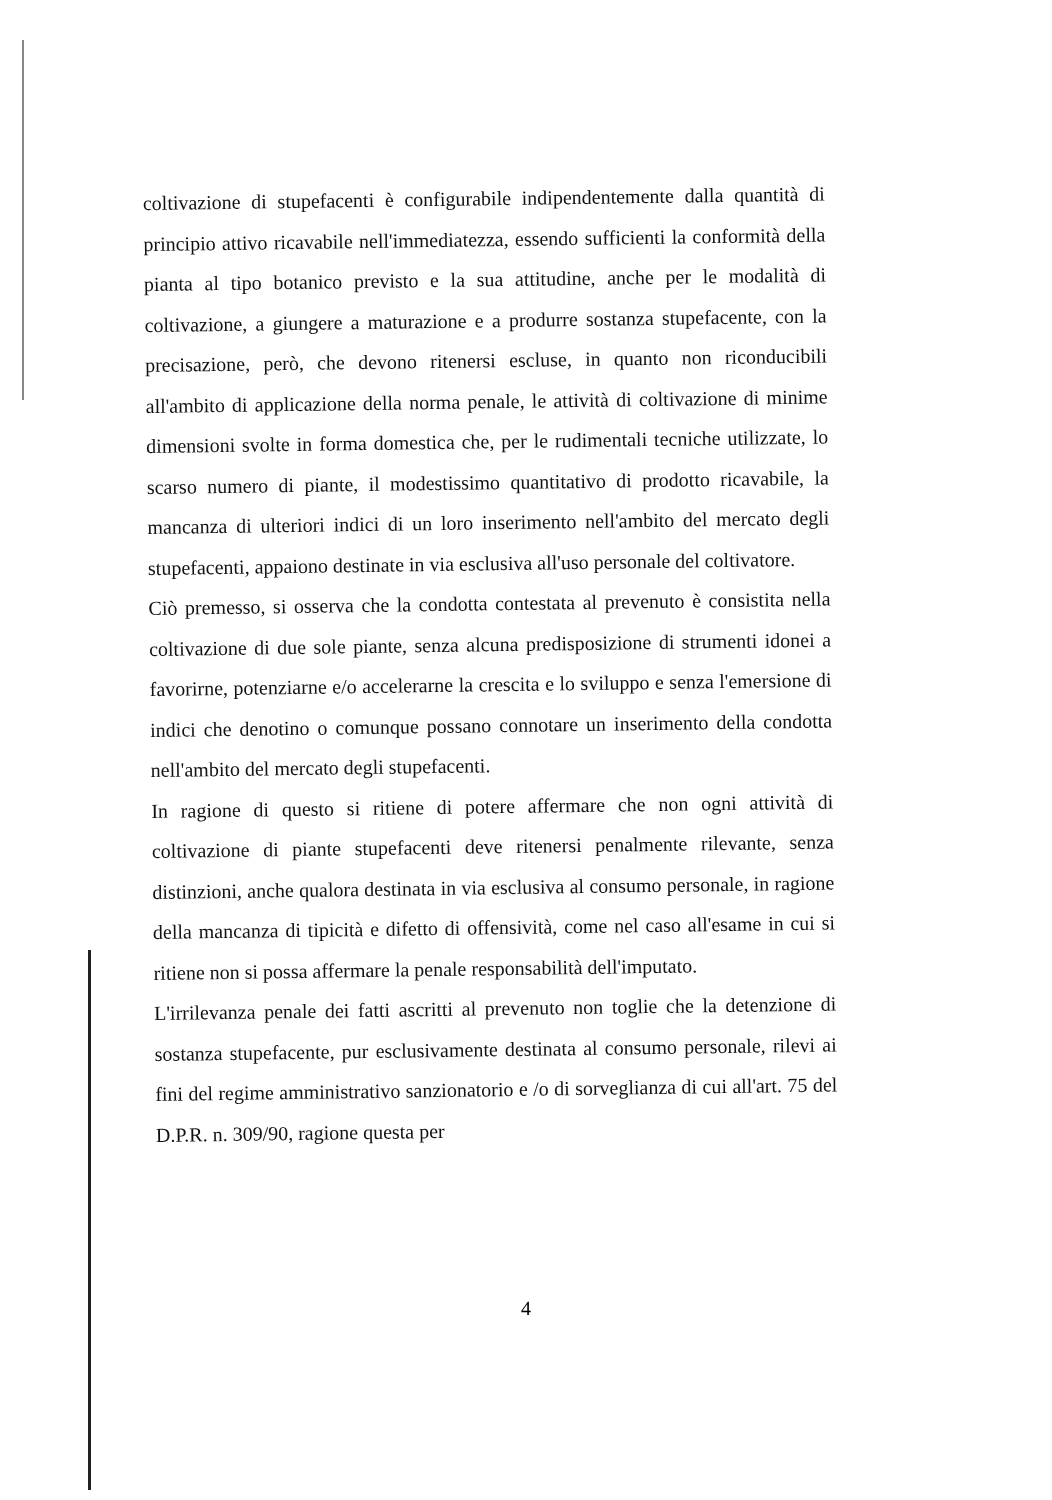coltivazione di stupefacenti è configurabile indipendentemente dalla quantità di principio attivo ricavabile nell'immediatezza, essendo sufficienti la conformità della pianta al tipo botanico previsto e la sua attitudine, anche per le modalità di coltivazione, a giungere a maturazione e a produrre sostanza stupefacente, con la precisazione, però, che devono ritenersi escluse, in quanto non riconducibili all'ambito di applicazione della norma penale, le attività di coltivazione di minime dimensioni svolte in forma domestica che, per le rudimentali tecniche utilizzate, lo scarso numero di piante, il modestissimo quantitativo di prodotto ricavabile, la mancanza di ulteriori indici di un loro inserimento nell'ambito del mercato degli stupefacenti, appaiono destinate in via esclusiva all'uso personale del coltivatore.
Ciò premesso, si osserva che la condotta contestata al prevenuto è consistita nella coltivazione di due sole piante, senza alcuna predisposizione di strumenti idonei a favorirne, potenziarne e/o accelerarne la crescita e lo sviluppo e senza l'emersione di indici che denotino o comunque possano connotare un inserimento della condotta nell'ambito del mercato degli stupefacenti.
In ragione di questo si ritiene di potere affermare che non ogni attività di coltivazione di piante stupefacenti deve ritenersi penalmente rilevante, senza distinzioni, anche qualora destinata in via esclusiva al consumo personale, in ragione della mancanza di tipicità e difetto di offensività, come nel caso all'esame in cui si ritiene non si possa affermare la penale responsabilità dell'imputato.
L'irrilevanza penale dei fatti ascritti al prevenuto non toglie che la detenzione di sostanza stupefacente, pur esclusivamente destinata al consumo personale, rilevi ai fini del regime amministrativo sanzionatorio e /o di sorveglianza di cui all'art. 75 del D.P.R. n. 309/90, ragione questa per
4